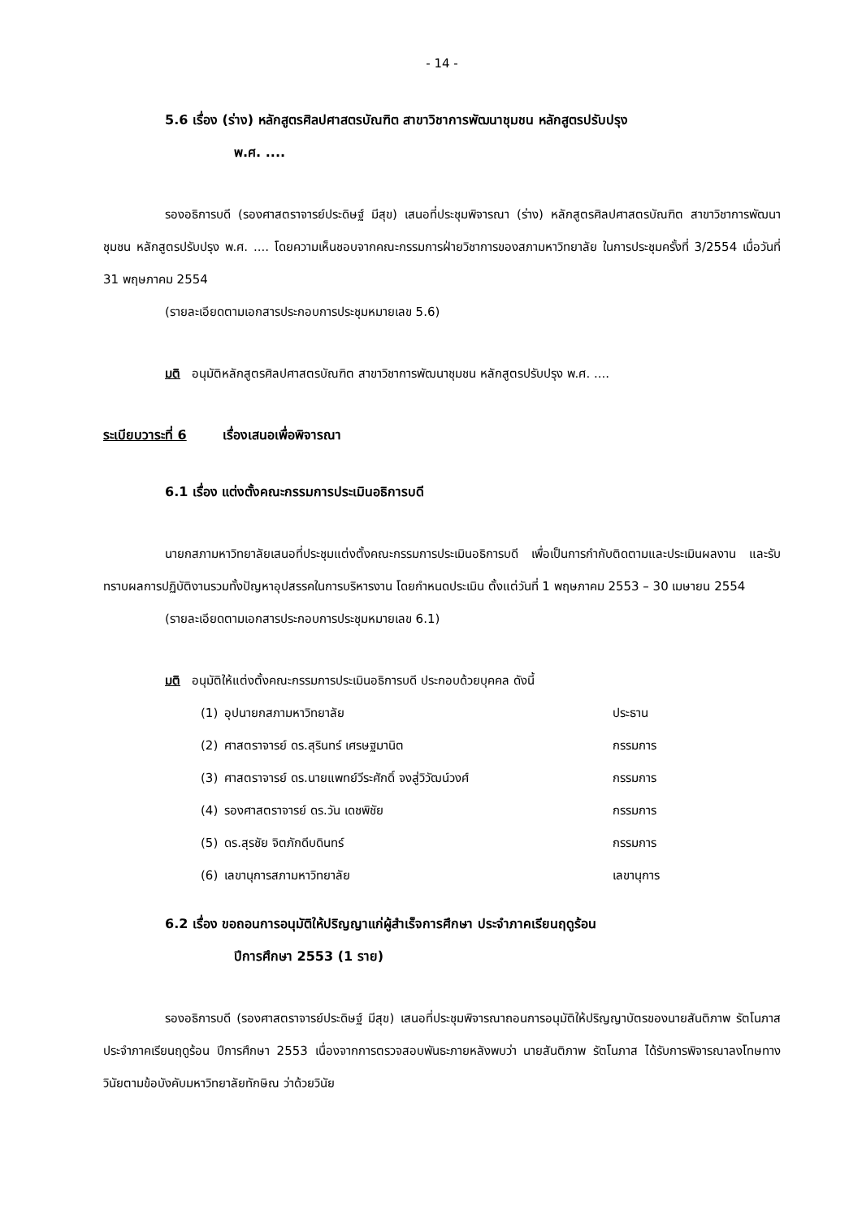- 14 -
5.6 เรื่อง (ร่าง) หลักสูตรศิลปศาสตรบัณฑิต สาขาวิชาการพัฒนาชุมชน หลักสูตรปรับปรุง
พ.ศ. ....
รองอธิการบดี (รองศาสตราจารย์ประดิษฐ์ มีสุข) เสนอที่ประชุมพิจารณา (ร่าง) หลักสูตรศิลปศาสตรบัณฑิต สาขาวิชาการพัฒนาชุมชน หลักสูตรปรับปรุง พ.ศ. .... โดยความเห็นชอบจากคณะกรรมการฝ่ายวิชาการของสภามหาวิทยาลัย ในการประชุมครั้งที่ 3/2554 เมื่อวันที่ 31 พฤษภาคม 2554
(รายละเอียดตามเอกสารประกอบการประชุมหมายเลข 5.6)
มติ อนุมัติหลักสูตรศิลปศาสตรบัณฑิต สาขาวิชาการพัฒนาชุมชน หลักสูตรปรับปรุง พ.ศ. ....
ระเบียบวาระที่ 6 เรื่องเสนอเพื่อพิจารณา
6.1 เรื่อง แต่งตั้งคณะกรรมการประเมินอธิการบดี
นายกสภามหาวิทยาลัยเสนอที่ประชุมแต่งตั้งคณะกรรมการประเมินอธิการบดี เพื่อเป็นการกำกับติดตามและประเมินผลงาน และรับทราบผลการปฏิบัติงานรวมทั้งปัญหาอุปสรรคในการบริหารงาน โดยกำหนดประเมิน ตั้งแต่วันที่ 1 พฤษภาคม 2553 – 30 เมษายน 2554
(รายละเอียดตามเอกสารประกอบการประชุมหมายเลข 6.1)
มติ อนุมัติให้แต่งตั้งคณะกรรมการประเมินอธิการบดี ประกอบด้วยบุคคล ดังนี้
| (1) | อุปนายกสภามหาวิทยาลัย | ประธาน |
| (2) | ศาสตราจารย์ ดร.สุรินทร์ เศรษฐมานิต | กรรมการ |
| (3) | ศาสตราจารย์ ดร.นายแพทย์วีระศักดิ์ จงสู่วิวัฒน์วงศ์ | กรรมการ |
| (4) | รองศาสตราจารย์ ดร.วัน เดชพิชัย | กรรมการ |
| (5) | ดร.สุรชัย จิตภักดีบดินทร์ | กรรมการ |
| (6) | เลขานุการสภามหาวิทยาลัย | เลขานุการ |
6.2 เรื่อง ขอถอนการอนุมัติให้ปริญญาแก่ผู้สำเร็จการศึกษา ประจำภาคเรียนฤดูร้อน
ปีการศึกษา 2553 (1 ราย)
รองอธิการบดี (รองศาสตราจารย์ประดิษฐ์ มีสุข) เสนอที่ประชุมพิจารณาถอนการอนุมัติให้ปริญญาบัตรของนายสันติภาพ รัตโนภาส ประจำภาคเรียนฤดูร้อน ปีการศึกษา 2553 เนื่องจากการตรวจสอบพันธะภายหลังพบว่า นายสันติภาพ รัตโนภาส ได้รับการพิจารณาลงโทษทางวินัยตามข้อบังคับมหาวิทยาลัยทักษิณ ว่าด้วยวินัย